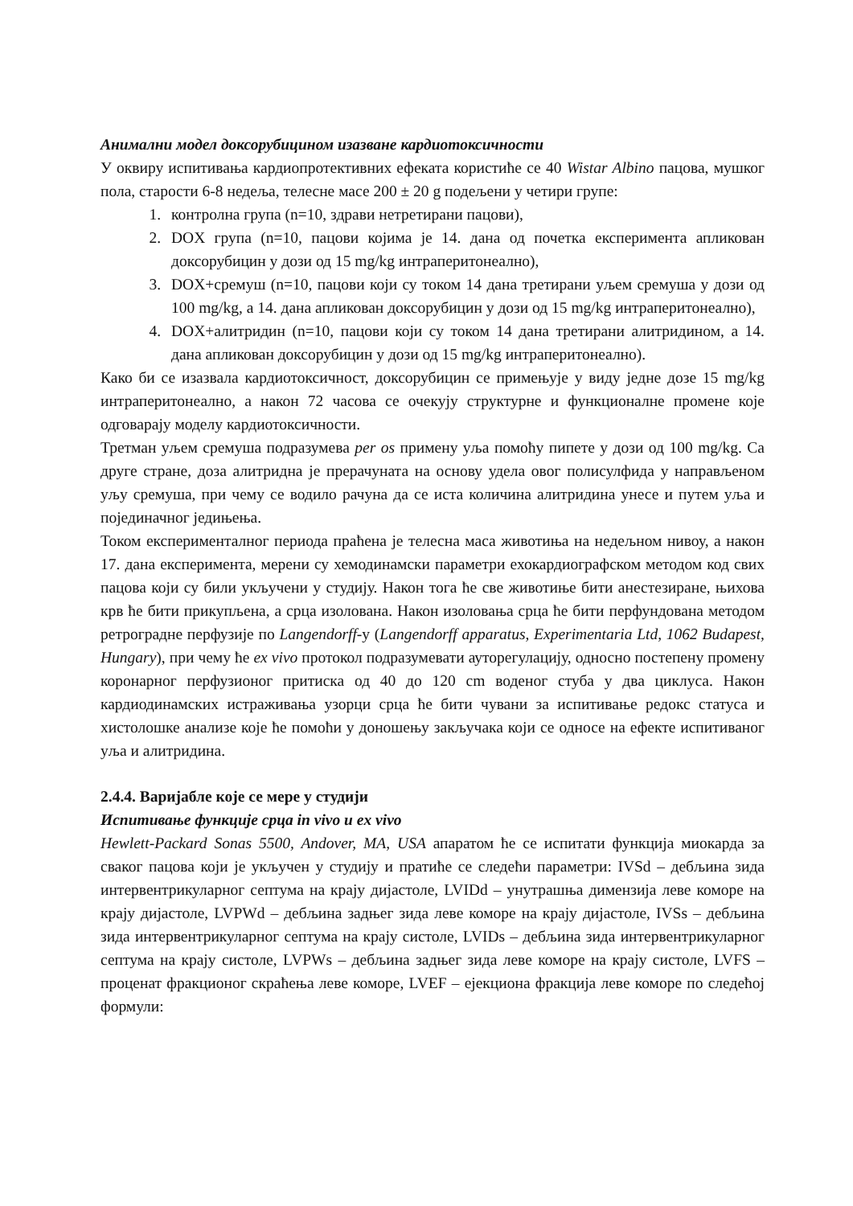Анимални модел доксорубицином изазване кардиотоксичности
У оквиру испитивања кардиопротективних ефеката користиће се 40 Wistar Albino пацова, мушког пола, старости 6-8 недеља, телесне масе 200 ± 20 g подељени у четири групе:
1. контролна група (n=10, здрави нетретирани пацови),
2. DOX група (n=10, пацови којима је 14. дана од почетка експеримента апликован доксорубицин у дози од 15 mg/kg интраперитонеално),
3. DOX+сремуш (n=10, пацови који су током 14 дана третирани уљем сремуша у дози од 100 mg/kg, а 14. дана апликован доксорубицин у дози од 15 mg/kg интраперитонеално),
4. DOX+алитридин (n=10, пацови који су током 14 дана третирани алитридином, а 14. дана апликован доксорубицин у дози од 15 mg/kg интраперитонеално).
Како би се изазвала кардиотоксичност, доксорубицин се примењује у виду једне дозе 15 mg/kg интраперитонеално, а након 72 часова се очекују структурне и функционалне промене које одговарају моделу кардиотоксичности.
Третман уљем сремуша подразумева per os примену уља помоћу пипете у дози од 100 mg/kg. Са друге стране, доза алитридна је прерачуната на основу удела овог полисулфида у направљеном уљу сремуша, при чему се водило рачуна да се иста количина алитридина унесе и путем уља и појединачног једињења.
Током експерименталног периода праћена је телесна маса животиња на недељном нивоу, а након 17. дана експеримента, мерени су хемодинамски параметри ехокардиографском методом код свих пацова који су били укључени у студију. Након тога ће све животиње бити анестезиране, њихова крв ће бити прикупљена, а срца изолована. Након изоловања срца ће бити перфундована методом ретроградне перфузије по Langendorff-у (Langendorff apparatus, Experimentaria Ltd, 1062 Budapest, Hungary), при чему ће ex vivo протокол подразумевати ауторегулацију, односно постепену промену коронарног перфузионог притиска од 40 до 120 cm воденог стуба у два циклуса. Након кардиодинамских истраживања узорци срца ће бити чувани за испитивање редокс статуса и хистолошке анализе које ће помоћи у доношењу закључака који се односе на ефекте испитиваног уља и алитридина.
2.4.4. Варијабле које се мере у студији
Испитивање функције срца in vivo и ex vivo
Hewlett-Packard Sonas 5500, Andover, MA, USA апаратом ће се испитати функција миокарда за сваког пацова који је укључен у студију и пратиће се следећи параметри: IVSd – дебљина зида интервентрикуларног септума на крају дијастоле, LVIDd – унутрашња димензија леве коморе на крају дијастоле, LVPWd – дебљина задњег зида леве коморе на крају дијастоле, IVSs – дебљина зида интервентрикуларног септума на крају систоле, LVIDs – дебљина зида интервентрикуларног септума на крају систоле, LVPWs – дебљина задњег зида леве коморе на крају систоле, LVFS – проценат фракционог скраћења леве коморе, LVEF – ејекциона фракција леве коморе по следећој формули: